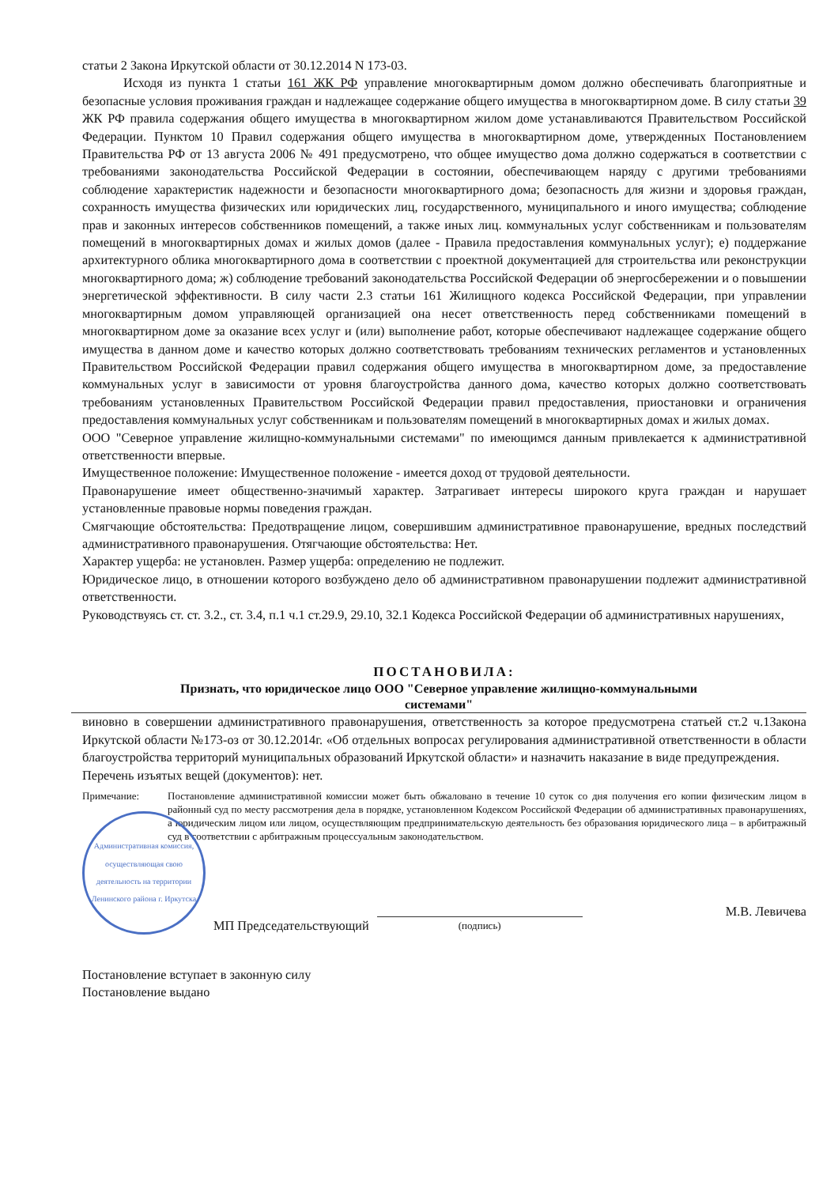статьи 2 Закона Иркутской области от 30.12.2014 N 173-03.
Исходя из пункта 1 статьи 161 ЖК РФ управление многоквартирным домом должно обеспечивать благоприятные и безопасные условия проживания граждан и надлежащее содержание общего имущества в многоквартирном доме. В силу статьи 39 ЖК РФ правила содержания общего имущества в многоквартирном жилом доме устанавливаются Правительством Российской Федерации. Пунктом 10 Правил содержания общего имущества в многоквартирном доме, утвержденных Постановлением Правительства РФ от 13 августа 2006 № 491 предусмотрено, что общее имущество дома должно содержаться в соответствии с требованиями законодательства Российской Федерации в состоянии, обеспечивающем наряду с другими требованиями соблюдение характеристик надежности и безопасности многоквартирного дома; безопасность для жизни и здоровья граждан, сохранность имущества физических или юридических лиц, государственного, муниципального и иного имущества; соблюдение прав и законных интересов собственников помещений, а также иных лиц. коммунальных услуг собственникам и пользователям помещений в многоквартирных домах и жилых домов (далее - Правила предоставления коммунальных услуг); е) поддержание архитектурного облика многоквартирного дома в соответствии с проектной документацией для строительства или реконструкции многоквартирного дома; ж) соблюдение требований законодательства Российской Федерации об энергосбережении и о повышении энергетической эффективности. В силу части 2.3 статьи 161 Жилищного кодекса Российской Федерации, при управлении многоквартирным домом управляющей организацией она несет ответственность перед собственниками помещений в многоквартирном доме за оказание всех услуг и (или) выполнение работ, которые обеспечивают надлежащее содержание общего имущества в данном доме и качество которых должно соответствовать требованиям технических регламентов и установленных Правительством Российской Федерации правил содержания общего имущества в многоквартирном доме, за предоставление коммунальных услуг в зависимости от уровня благоустройства данного дома, качество которых должно соответствовать требованиям установленных Правительством Российской Федерации правил предоставления, приостановки и ограничения предоставления коммунальных услуг собственникам и пользователям помещений в многоквартирных домах и жилых домах.
ООО "Северное управление жилищно-коммунальными системами" по имеющимся данным привлекается к административной ответственности впервые.
Имущественное положение: Имущественное положение - имеется доход от трудовой деятельности.
Правонарушение имеет общественно-значимый характер. Затрагивает интересы широкого круга граждан и нарушает установленные правовые нормы поведения граждан.
Смягчающие обстоятельства: Предотвращение лицом, совершившим административное правонарушение, вредных последствий административного правонарушения. Отягчающие обстоятельства: Нет.
Характер ущерба: не установлен. Размер ущерба: определению не подлежит.
Юридическое лицо, в отношении которого возбуждено дело об административном правонарушении подлежит административной ответственности.
Руководствуясь ст. ст. 3.2., ст. 3.4, п.1 ч.1 ст.29.9, 29.10, 32.1 Кодекса Российской Федерации об административных нарушениях,
ПОСТАНОВИЛА:
Признать, что юридическое лицо ООО "Северное управление жилищно-коммунальными
системами"
виновно в совершении административного правонарушения, ответственность за которое предусмотрена статьей ст.2 ч.1Закона Иркутской области №173-оз от 30.12.2014г. «Об отдельных вопросах регулирования административной ответственности в области благоустройства территорий муниципальных образований Иркутской области» и назначить наказание в виде предупреждения.
Перечень изъятых вещей (документов): нет.
Примечание: Постановление административной комиссии может быть обжаловано в течение 10 суток со дня получения его копии физическим лицом в районный суд по месту рассмотрения дела в порядке, установленном Кодексом Российской Федерации об административных правонарушениях, а юридическим лицом или лицом, осуществляющим предпринимательскую деятельность без образования юридического лица – в арбитражный суд в соответствии с арбитражным процессуальным законодательством.
Административная комиссия, осуществляющая свою деятельность на территории Ленинского района г. Иркутска
МП Председательствующий
(подпись)
М.В. Левичева
Постановление вступает в законную силу
Постановление выдано